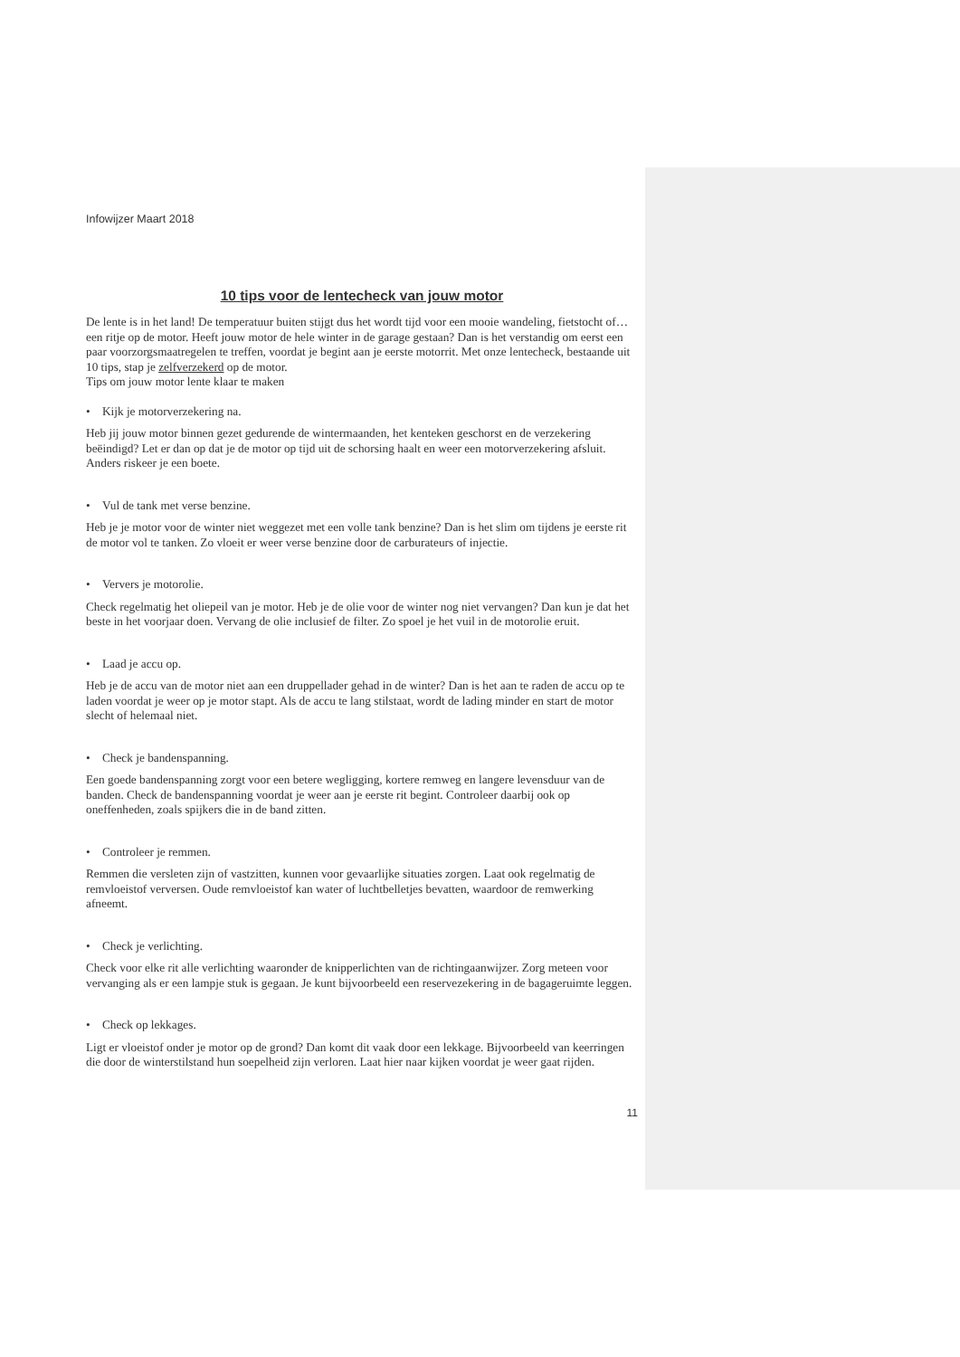Infowijzer Maart 2018
10 tips voor de lentecheck van jouw motor
De lente is in het land! De temperatuur buiten stijgt dus het wordt tijd voor een mooie wandeling, fietstocht of… een ritje op de motor. Heeft jouw motor de hele winter in de garage gestaan? Dan is het verstandig om eerst een paar voorzorgsmaatregelen te treffen, voordat je begint aan je eerste motorrit. Met onze lentecheck, bestaande uit 10 tips, stap je zelfverzekerd op de motor.
Tips om jouw motor lente klaar te maken
• Kijk je motorverzekering na.
Heb jij jouw motor binnen gezet gedurende de wintermaanden, het kenteken geschorst en de verzekering beëindigd? Let er dan op dat je de motor op tijd uit de schorsing haalt en weer een motorverzekering afsluit. Anders riskeer je een boete.
• Vul de tank met verse benzine.
Heb je je motor voor de winter niet weggezet met een volle tank benzine? Dan is het slim om tijdens je eerste rit de motor vol te tanken. Zo vloeit er weer verse benzine door de carburateurs of injectie.
• Ververs je motorolie.
Check regelmatig het oliepeil van je motor. Heb je de olie voor de winter nog niet vervangen? Dan kun je dat het beste in het voorjaar doen. Vervang de olie inclusief de filter. Zo spoel je het vuil in de motorolie eruit.
• Laad je accu op.
Heb je de accu van de motor niet aan een druppellader gehad in de winter? Dan is het aan te raden de accu op te laden voordat je weer op je motor stapt. Als de accu te lang stilstaat, wordt de lading minder en start de motor slecht of helemaal niet.
• Check je bandenspanning.
Een goede bandenspanning zorgt voor een betere wegligging, kortere remweg en langere levensduur van de banden. Check de bandenspanning voordat je weer aan je eerste rit begint. Controleer daarbij ook op oneffenheden, zoals spijkers die in de band zitten.
• Controleer je remmen.
Remmen die versleten zijn of vastzitten, kunnen voor gevaarlijke situaties zorgen. Laat ook regelmatig de remvloeistof verversen. Oude remvloeistof kan water of luchtbelletjes bevatten, waardoor de remwerking afneemt.
• Check je verlichting.
Check voor elke rit alle verlichting waaronder de knipperlichten van de richtingaanwijzer. Zorg meteen voor vervanging als er een lampje stuk is gegaan. Je kunt bijvoorbeeld een reservezekering in de bagageruimte leggen.
• Check op lekkages.
Ligt er vloeistof onder je motor op de grond? Dan komt dit vaak door een lekkage. Bijvoorbeeld van keerringen die door de winterstilstand hun soepelheid zijn verloren. Laat hier naar kijken voordat je weer gaat rijden.
11